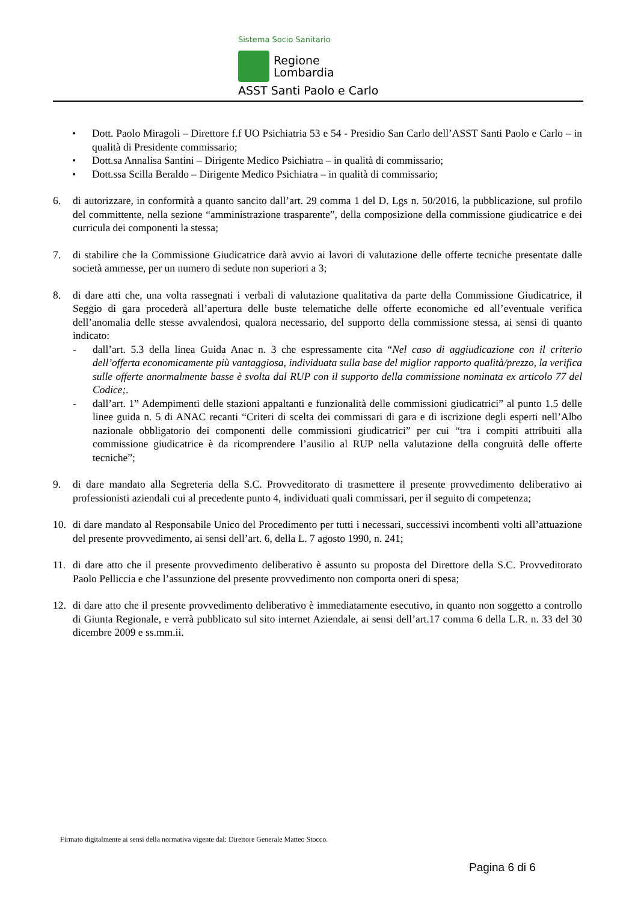Sistema Socio Sanitario
Regione
Lombardia
ASST Santi Paolo e Carlo
• Dott. Paolo Miragoli – Direttore f.f UO Psichiatria 53 e 54 - Presidio San Carlo dell’ASST Santi Paolo e Carlo – in qualità di Presidente commissario;
• Dott.sa Annalisa Santini – Dirigente Medico Psichiatra – in qualità di commissario;
• Dott.ssa Scilla Beraldo – Dirigente Medico Psichiatra – in qualità di commissario;
6. di autorizzare, in conformità a quanto sancito dall’art. 29 comma 1 del D. Lgs n. 50/2016, la pubblicazione, sul profilo del committente, nella sezione “amministrazione trasparente”, della composizione della commissione giudicatrice e dei curricula dei componenti la stessa;
7. di stabilire che la Commissione Giudicatrice darà avvio ai lavori di valutazione delle offerte tecniche presentate dalle società ammesse, per un numero di sedute non superiori a 3;
8. di dare atti che, una volta rassegnati i verbali di valutazione qualitativa da parte della Commissione Giudicatrice, il Seggio di gara procederà all’apertura delle buste telematiche delle offerte economiche ed all’eventuale verifica dell’anomalia delle stesse avvalendosi, qualora necessario, del supporto della commissione stessa, ai sensi di quanto indicato:
- dall’art. 5.3 della linea Guida Anac n. 3 che espressamente cita “Nel caso di aggiudicazione con il criterio dell’offerta economicamente più vantaggiosa, individuata sulla base del miglior rapporto qualità/prezzo, la verifica sulle offerte anormalmente basse è svolta dal RUP con il supporto della commissione nominata ex articolo 77 del Codice;.
- dall’art. 1” Adempimenti delle stazioni appaltanti e funzionalità delle commissioni giudicatrici” al punto 1.5 delle linee guida n. 5 di ANAC recanti “Criteri di scelta dei commissari di gara e di iscrizione degli esperti nell’Albo nazionale obbligatorio dei componenti delle commissioni giudicatrici” per cui “tra i compiti attribuiti alla commissione giudicatrice è da ricomprendere l’ausilio al RUP nella valutazione della congruità delle offerte tecniche”;
9. di dare mandato alla Segreteria della S.C. Provveditorato di trasmettere il presente provvedimento deliberativo ai professionisti aziendali cui al precedente punto 4, individuati quali commissari, per il seguito di competenza;
10. di dare mandato al Responsabile Unico del Procedimento per tutti i necessari, successivi incombenti volti all’attuazione del presente provvedimento, ai sensi dell’art. 6, della L. 7 agosto 1990, n. 241;
11. di dare atto che il presente provvedimento deliberativo è assunto su proposta del Direttore della S.C. Provveditorato Paolo Pelliccia e che l’assunzione del presente provvedimento non comporta oneri di spesa;
12. di dare atto che il presente provvedimento deliberativo è immediatamente esecutivo, in quanto non soggetto a controllo di Giunta Regionale, e verrà pubblicato sul sito internet Aziendale, ai sensi dell’art.17 comma 6 della L.R. n. 33 del 30 dicembre 2009 e ss.mm.ii.
Firmato digitalmente ai sensi della normativa vigente dal: Direttore Generale Matteo Stocco.
Pagina 6 di 6